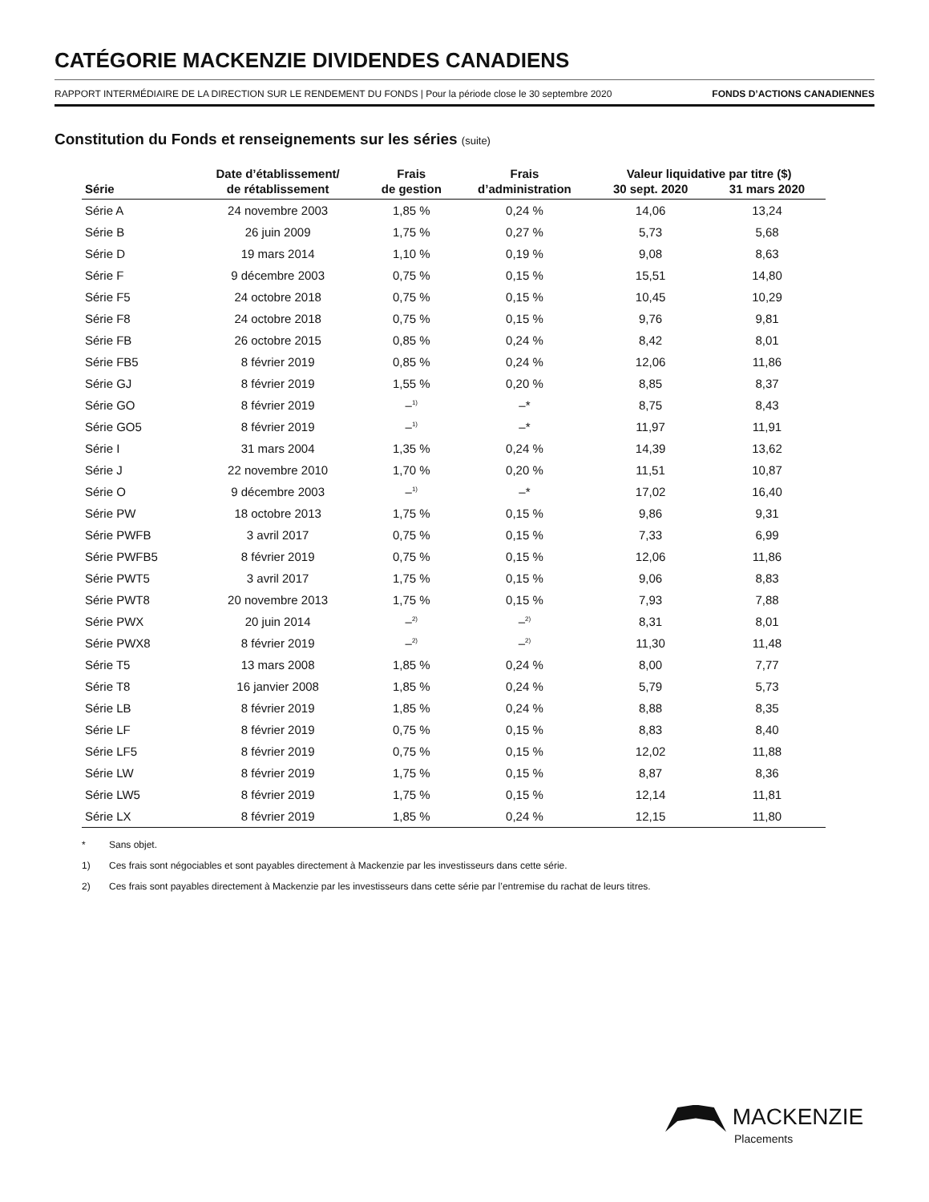CATÉGORIE MACKENZIE DIVIDENDES CANADIENS
RAPPORT INTERMÉDIAIRE DE LA DIRECTION SUR LE RENDEMENT DU FONDS | Pour la période close le 30 septembre 2020 FONDS D’ACTIONS CANADIENNES
Constitution du Fonds et renseignements sur les séries (suite)
| | Date d’établissement/ | Frais | Frais | Valeur liquidative par titre ($) | |
| --- | --- | --- | --- | --- | --- |
| Série | de rétablissement | de gestion | d’administration | 30 sept. 2020 | 31 mars 2020 |
| Série A | 24 novembre 2003 | 1,85 % | 0,24 % | 14,06 | 13,24 |
| Série B | 26 juin 2009 | 1,75 % | 0,27 % | 5,73 | 5,68 |
| Série D | 19 mars 2014 | 1,10 % | 0,19 % | 9,08 | 8,63 |
| Série F | 9 décembre 2003 | 0,75 % | 0,15 % | 15,51 | 14,80 |
| Série F5 | 24 octobre 2018 | 0,75 % | 0,15 % | 10,45 | 10,29 |
| Série F8 | 24 octobre 2018 | 0,75 % | 0,15 % | 9,76 | 9,81 |
| Série FB | 26 octobre 2015 | 0,85 % | 0,24 % | 8,42 | 8,01 |
| Série FB5 | 8 février 2019 | 0,85 % | 0,24 % | 12,06 | 11,86 |
| Série GJ | 8 février 2019 | 1,55 % | 0,20 % | 8,85 | 8,37 |
| Série GO | 8 février 2019 | –<sup>1)</sup> | –* | 8,75 | 8,43 |
| Série GO5 | 8 février 2019 | –<sup>1)</sup> | –* | 11,97 | 11,91 |
| Série I | 31 mars 2004 | 1,35 % | 0,24 % | 14,39 | 13,62 |
| Série J | 22 novembre 2010 | 1,70 % | 0,20 % | 11,51 | 10,87 |
| Série O | 9 décembre 2003 | –<sup>1)</sup> | –* | 17,02 | 16,40 |
| Série PW | 18 octobre 2013 | 1,75 % | 0,15 % | 9,86 | 9,31 |
| Série PWFB | 3 avril 2017 | 0,75 % | 0,15 % | 7,33 | 6,99 |
| Série PWFB5 | 8 février 2019 | 0,75 % | 0,15 % | 12,06 | 11,86 |
| Série PWT5 | 3 avril 2017 | 1,75 % | 0,15 % | 9,06 | 8,83 |
| Série PWT8 | 20 novembre 2013 | 1,75 % | 0,15 % | 7,93 | 7,88 |
| Série PWX | 20 juin 2014 | –<sup>2)</sup> | –<sup>2)</sup> | 8,31 | 8,01 |
| Série PWX8 | 8 février 2019 | –<sup>2)</sup> | –<sup>2)</sup> | 11,30 | 11,48 |
| Série T5 | 13 mars 2008 | 1,85 % | 0,24 % | 8,00 | 7,77 |
| Série T8 | 16 janvier 2008 | 1,85 % | 0,24 % | 5,79 | 5,73 |
| Série LB | 8 février 2019 | 1,85 % | 0,24 % | 8,88 | 8,35 |
| Série LF | 8 février 2019 | 0,75 % | 0,15 % | 8,83 | 8,40 |
| Série LF5 | 8 février 2019 | 0,75 % | 0,15 % | 12,02 | 11,88 |
| Série LW | 8 février 2019 | 1,75 % | 0,15 % | 8,87 | 8,36 |
| Série LW5 | 8 février 2019 | 1,75 % | 0,15 % | 12,14 | 11,81 |
| Série LX | 8 février 2019 | 1,85 % | 0,24 % | 12,15 | 11,80 |
* Sans objet.
1) Ces frais sont négociables et sont payables directement à Mackenzie par les investisseurs dans cette série.
2) Ces frais sont payables directement à Mackenzie par les investisseurs dans cette série par l’entremise du rachat de leurs titres.
MACKENZIE
Placements